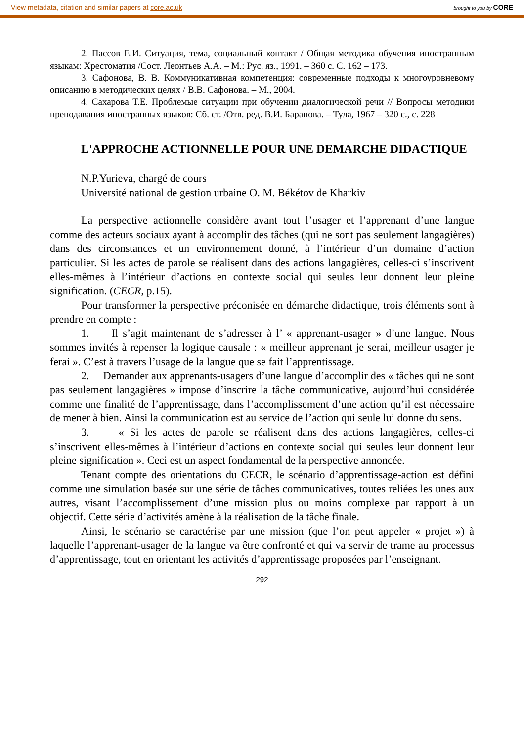View metadata, citation and similar papers at core.ac.uk brought to you by CORE
2. Пассов Е.И. Ситуация, тема, социальный контакт / Общая методика обучения иностранным языкам: Хрестоматия /Сост. Леонтьев А.А. – М.: Рус. яз., 1991. – 360 с. С. 162 – 173.
3. Сафонова, В. В. Коммуникативная компетенция: современные подходы к многоуровневому описанию в методических целях / В.В. Сафонова. – М., 2004.
4. Сахарова Т.Е. Проблемые ситуации при обучении диалогической речи // Вопросы методики преподавания иностранных языков: Сб. ст. /Отв. ред. В.И. Баранова. – Тула, 1967 – 320 с., с. 228
L'APPROCHE ACTIONNELLE POUR UNE DEMARCHE DIDACTIQUE
N.P.Yurieva, chargé de cours
Université national de gestion urbaine O. M. Békétov de Kharkiv
La perspective actionnelle considère avant tout l’usager et l’apprenant d’une langue comme des acteurs sociaux ayant à accomplir des tâches (qui ne sont pas seulement langagières) dans des circonstances et un environnement donné, à l’intérieur d’un domaine d’action particulier. Si les actes de parole se réalisent dans des actions langagières, celles-ci s’inscrivent elles-mêmes à l’intérieur d’actions en contexte social qui seules leur donnent leur pleine signification. (CECR, p.15).
Pour transformer la perspective préconisée en démarche didactique, trois éléments sont à prendre en compte :
1. Il s’agit maintenant de s’adresser à l’ « apprenant-usager » d’une langue. Nous sommes invités à repenser la logique causale : « meilleur apprenant je serai, meilleur usager je ferai ». C’est à travers l’usage de la langue que se fait l’apprentissage.
2. Demander aux apprenants-usagers d’une langue d’accomplir des « tâches qui ne sont pas seulement langagières » impose d’inscrire la tâche communicative, aujourd’hui considérée comme une finalité de l’apprentissage, dans l’accomplissement d’une action qu’il est nécessaire de mener à bien. Ainsi la communication est au service de l’action qui seule lui donne du sens.
3. « Si les actes de parole se réalisent dans des actions langagières, celles-ci s’inscrivent elles-mêmes à l’intérieur d’actions en contexte social qui seules leur donnent leur pleine signification ». Ceci est un aspect fondamental de la perspective annoncée.
Tenant compte des orientations du CECR, le scénario d’apprentissage-action est défini comme une simulation basée sur une série de tâches communicatives, toutes reliées les unes aux autres, visant l’accomplissement d’une mission plus ou moins complexe par rapport à un objectif. Cette série d’activités amène à la réalisation de la tâche finale.
Ainsi, le scénario se caractérise par une mission (que l’on peut appeler « projet ») à laquelle l’apprenant-usager de la langue va être confronté et qui va servir de trame au processus d’apprentissage, tout en orientant les activités d’apprentissage proposées par l’enseignant.
292